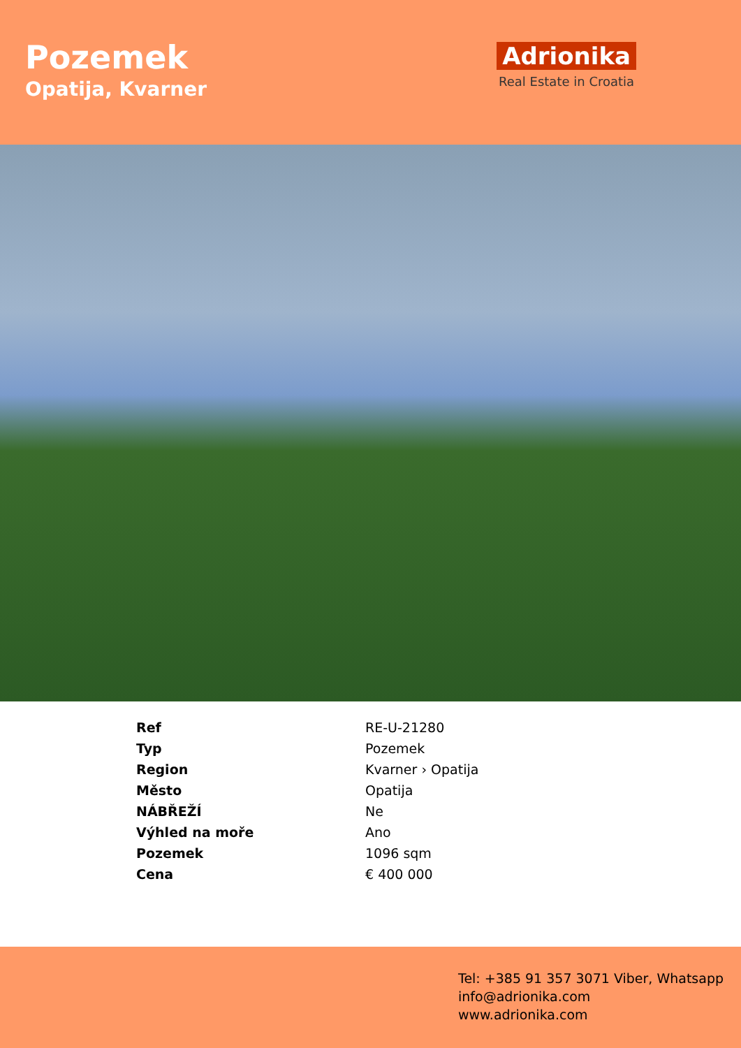Pozemek
Opatija, Kvarner
Adrionika
Real Estate in Croatia
| Ref | RE-U-21280 |
| Typ | Pozemek |
| Region | Kvarner › Opatija |
| Město | Opatija |
| NÁBŘEŽÍ | Ne |
| Výhled na moře | Ano |
| Pozemek | 1096 sqm |
| Cena | € 400 000 |
Tel: +385 91 357 3071 Viber, Whatsapp
info@adrionika.com
www.adrionika.com